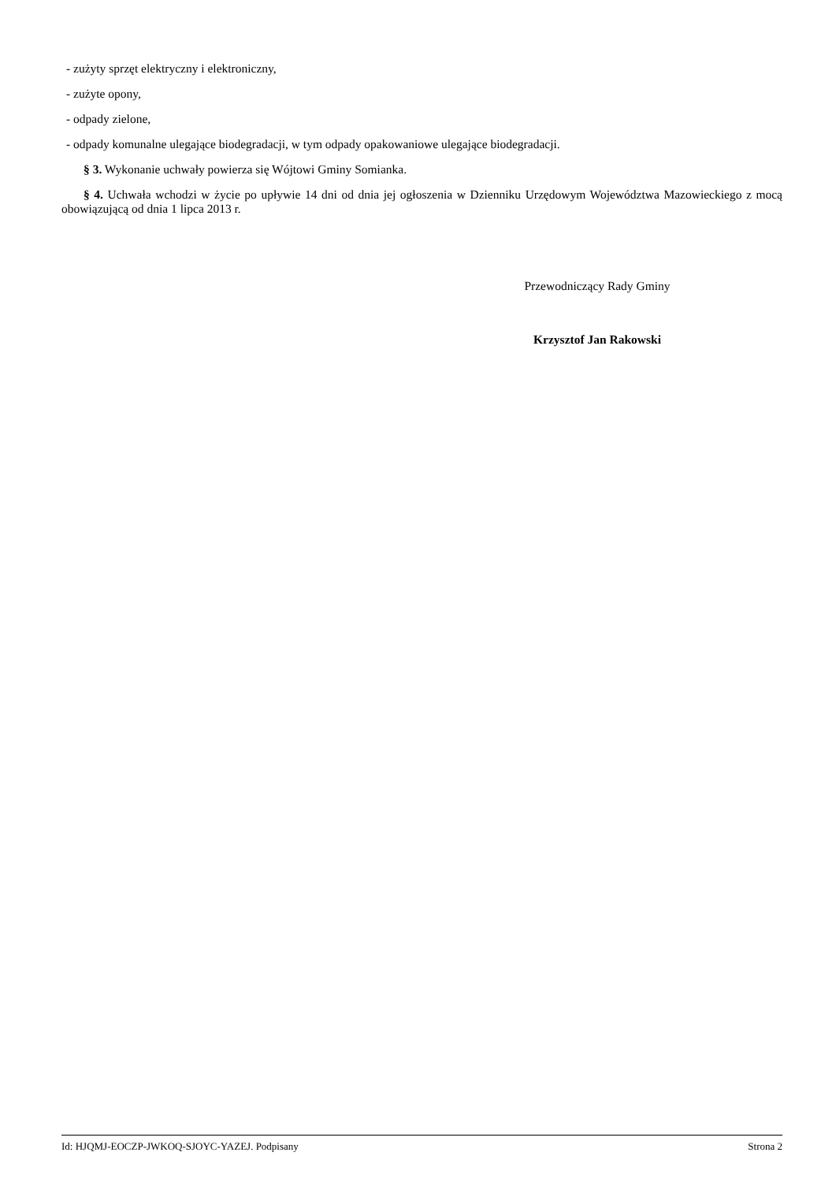- zużyty sprzęt elektryczny i elektroniczny,
- zużyte opony,
- odpady zielone,
- odpady komunalne ulegające biodegradacji, w tym odpady opakowaniowe ulegające biodegradacji.
§ 3. Wykonanie uchwały powierza się Wójtowi Gminy Somianka.
§ 4. Uchwała wchodzi w życie po upływie 14 dni od dnia jej ogłoszenia w Dzienniku Urzędowym Województwa Mazowieckiego z mocą obowiązującą od dnia 1 lipca 2013 r.
Przewodniczący Rady Gminy
Krzysztof Jan Rakowski
Id: HJQMJ-EOCZP-JWKOQ-SJOYC-YAZEJ. Podpisany Strona 2